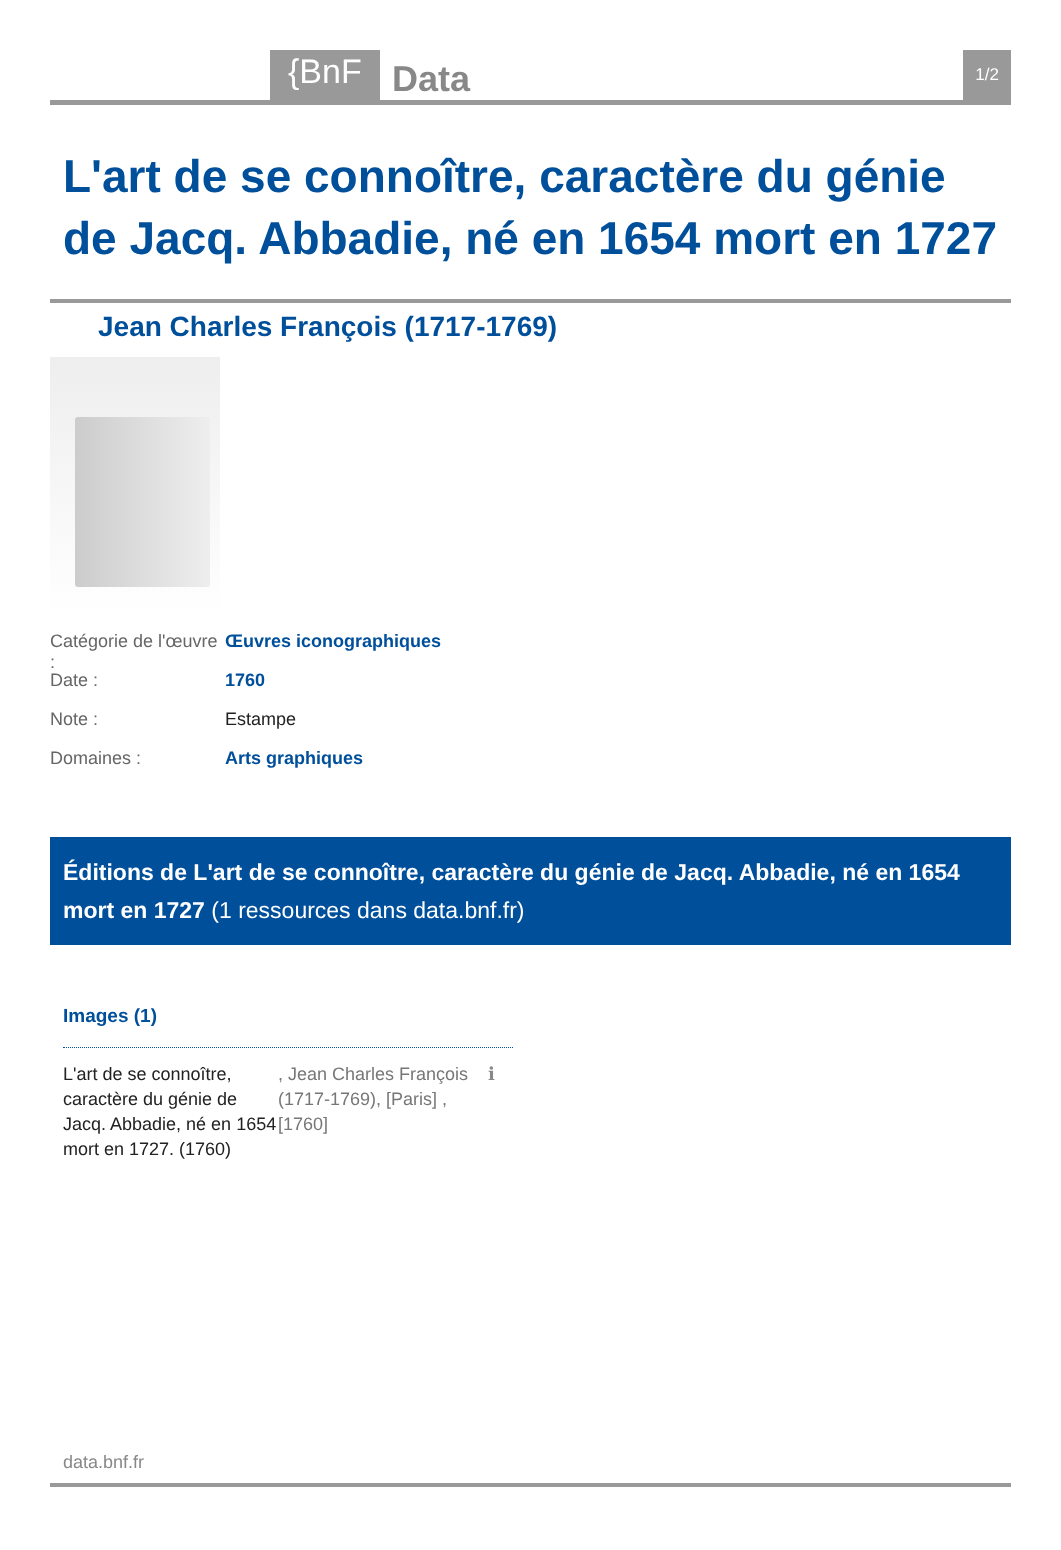{BnF Data 1/2
L'art de se connoître, caractère du génie de Jacq. Abbadie, né en 1654 mort en 1727
Jean Charles François (1717-1769)
Catégorie de l'œuvre : Œuvres iconographiques
Date : 1760
Note : Estampe
Domaines : Arts graphiques
Éditions de L'art de se connoître, caractère du génie de Jacq. Abbadie, né en 1654 mort en 1727 (1 ressources dans data.bnf.fr)
Images (1)
L'art de se connoître, caractère du génie de Jacq. Abbadie, né en 1654 mort en 1727. (1760)
, Jean Charles François (1717-1769), [Paris] , [1760]
ℹ
data.bnf.fr